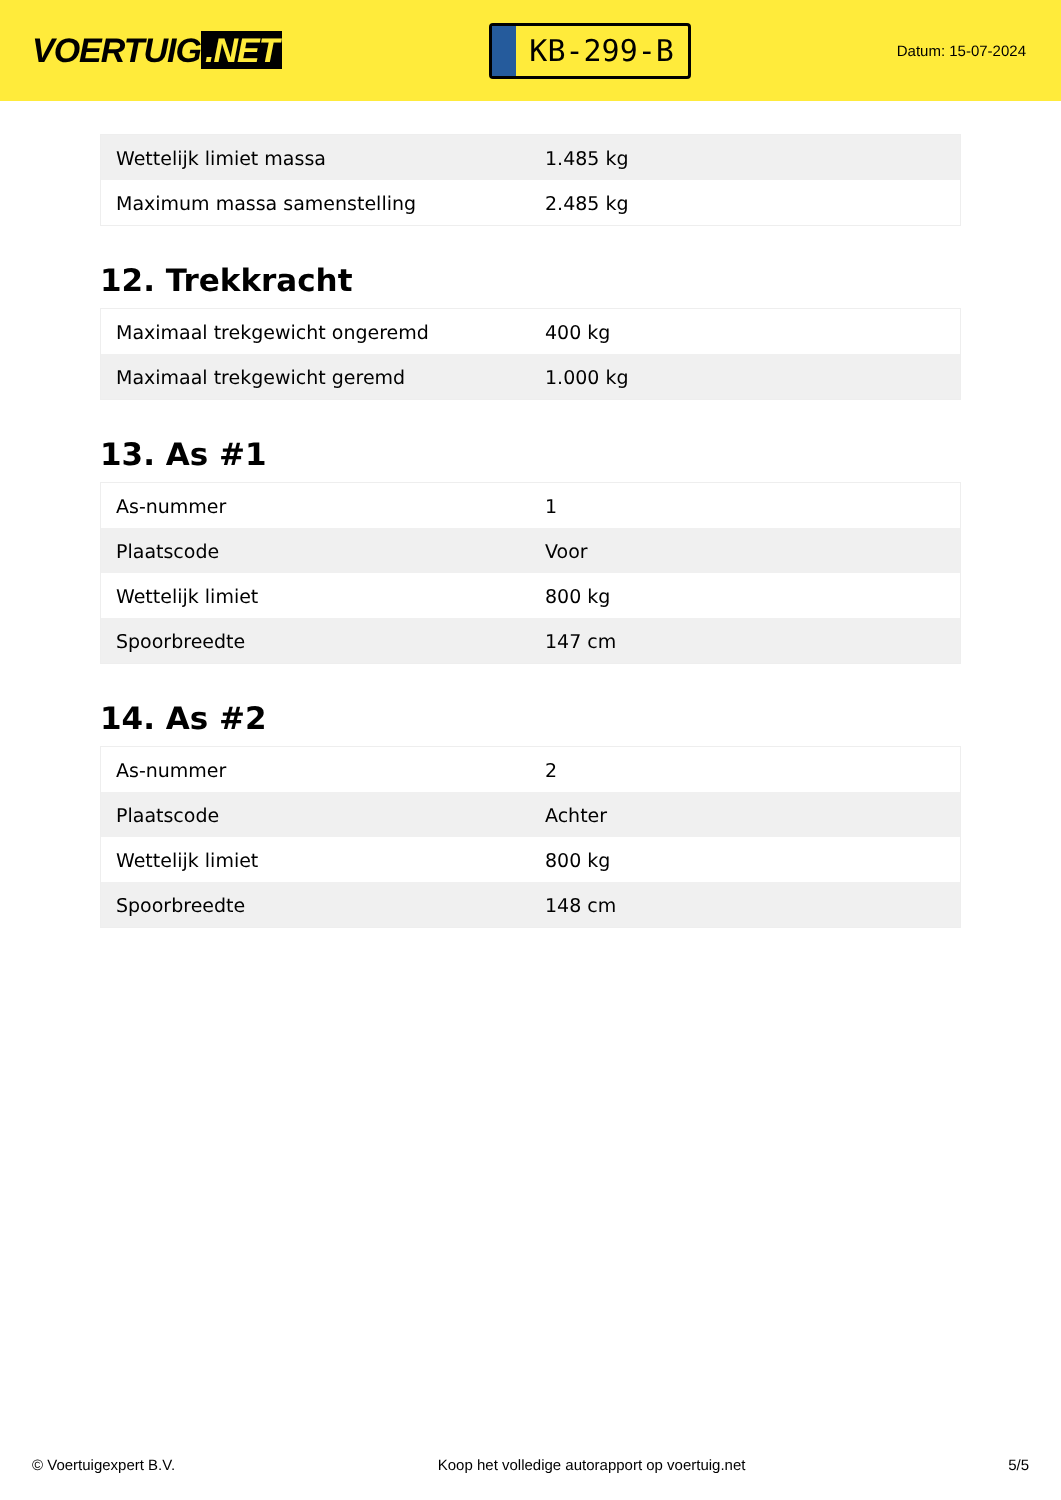VOERTUIG.NET
KB-299-B
Datum: 15-07-2024
| Wettelijk limiet massa | 1.485 kg |
| Maximum massa samenstelling | 2.485 kg |
12. Trekkracht
| Maximaal trekgewicht ongeremd | 400 kg |
| Maximaal trekgewicht geremd | 1.000 kg |
13. As #1
| As-nummer | 1 |
| Plaatscode | Voor |
| Wettelijk limiet | 800 kg |
| Spoorbreedte | 147 cm |
14. As #2
| As-nummer | 2 |
| Plaatscode | Achter |
| Wettelijk limiet | 800 kg |
| Spoorbreedte | 148 cm |
© Voertuigexpert B.V. Koop het volledige autorapport op voertuig.net 5/5